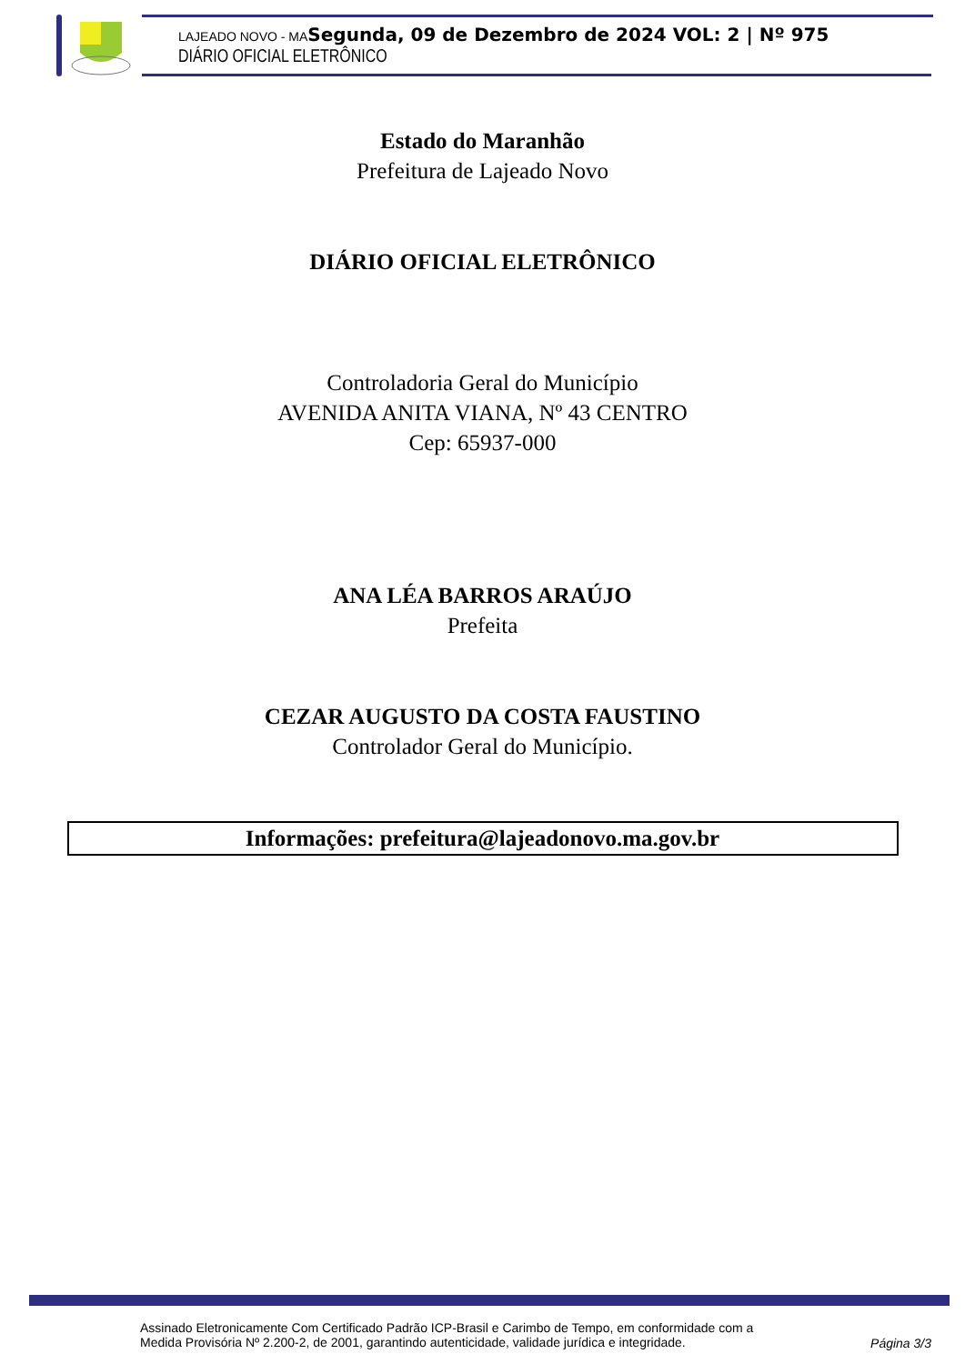LAJEADO NOVO - MA Segunda, 09 de Dezembro de 2024 VOL: 2 | Nº 975
DIÁRIO OFICIAL ELETRÔNICO
Estado do Maranhão
Prefeitura de Lajeado Novo
DIÁRIO OFICIAL ELETRÔNICO
Controladoria Geral do Município
AVENIDA ANITA VIANA, Nº 43 CENTRO
Cep: 65937-000
ANA LÉA BARROS ARAÚJO
Prefeita
CEZAR AUGUSTO DA COSTA FAUSTINO
Controlador Geral do Município.
Informações: prefeitura@lajeadonovo.ma.gov.br
Assinado Eletronicamente Com Certificado Padrão ICP-Brasil e Carimbo de Tempo, em conformidade com a
Medida Provisória Nº 2.200-2, de 2001, garantindo autenticidade, validade jurídica e integridade.
Página 3/3